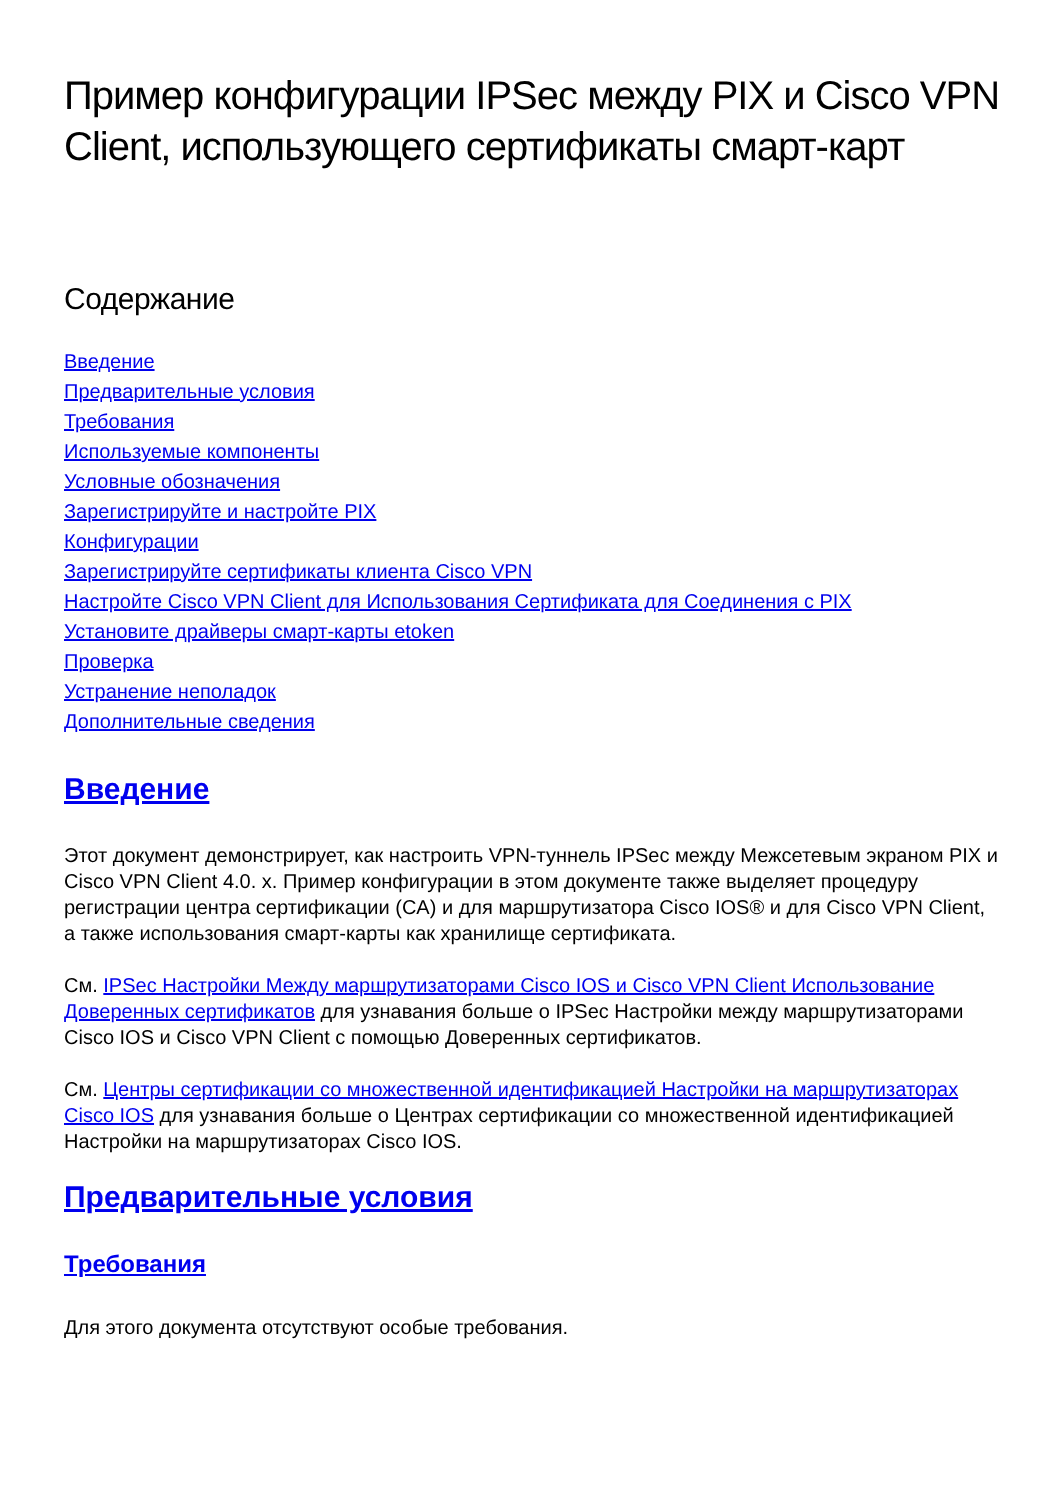Пример конфигурации IPSec между PIX и Cisco VPN Client, использующего сертификаты смарт-карт
Содержание
Введение
Предварительные условия
Требования
Используемые компоненты
Условные обозначения
Зарегистрируйте и настройте PIX
Конфигурации
Зарегистрируйте сертификаты клиента Cisco VPN
Настройте Cisco VPN Client для Использования Сертификата для Соединения с PIX
Установите драйверы смарт-карты etoken
Проверка
Устранение неполадок
Дополнительные сведения
Введение
Этот документ демонстрирует, как настроить VPN-туннель IPSec между Межсетевым экраном PIX и Cisco VPN Client 4.0. x. Пример конфигурации в этом документе также выделяет процедуру регистрации центра сертификации (CA) и для маршрутизатора Cisco IOS® и для Cisco VPN Client, а также использования смарт-карты как хранилище сертификата.
См. IPSec Настройки Между маршрутизаторами Cisco IOS и Cisco VPN Client Использование Доверенных сертификатов для узнавания больше о IPSec Настройки между маршрутизаторами Cisco IOS и Cisco VPN Client с помощью Доверенных сертификатов.
См. Центры сертификации со множественной идентификацией Настройки на маршрутизаторах Cisco IOS для узнавания больше о Центрах сертификации со множественной идентификацией Настройки на маршрутизаторах Cisco IOS.
Предварительные условия
Требования
Для этого документа отсутствуют особые требования.